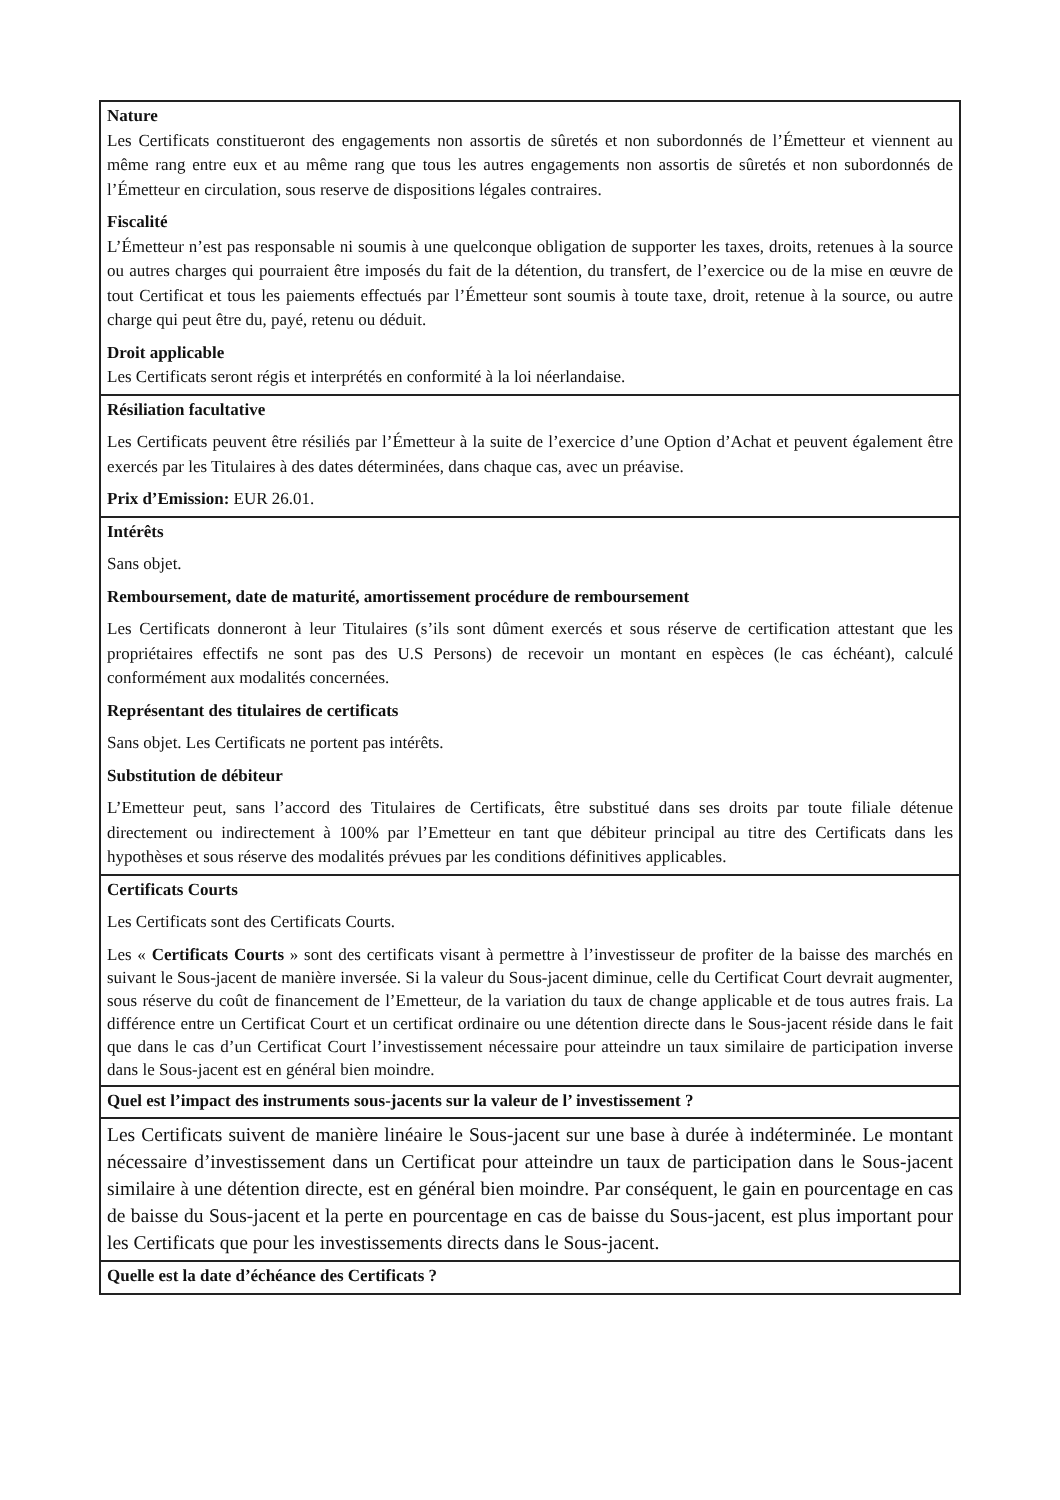| Nature Les Certificats constitueront des engagements non assortis de sûretés et non subordonnés de l’Émetteur et viennent au même rang entre eux et au même rang que tous les autres engagements non assortis de sûretés et non subordonnés de l’Émetteur en circulation, sous reserve de dispositions légales contraires. Fiscalité L’Émetteur n’est pas responsable ni soumis à une quelconque obligation de supporter les taxes, droits, retenues à la source ou autres charges qui pourraient être imposés du fait de la détention, du transfert, de l’exercice ou de la mise en œuvre de tout Certificat et tous les paiements effectués par l’Émetteur sont soumis à toute taxe, droit, retenue à la source, ou autre charge qui peut être du, payé, retenu ou déduit. Droit applicable Les Certificats seront régis et interprétés en conformité à la loi néerlandaise. |
| Résiliation facultative Les Certificats peuvent être résiliés par l’Émetteur à la suite de l’exercice d’une Option d’Achat et peuvent également être exercés par les Titulaires à des dates déterminées, dans chaque cas, avec un préavise. Prix d’Emission: EUR 26.01. |
| Intérêts Sans objet. Remboursement, date de maturité, amortissement procédure de remboursement Les Certificats donneront à leur Titulaires (s’ils sont dûment exercés et sous réserve de certification attestant que les propriétaires effectifs ne sont pas des U.S Persons) de recevoir un montant en espèces (le cas échéant), calculé conformément aux modalités concernées. Représentant des titulaires de certificats Sans objet. Les Certificats ne portent pas intérêts. Substitution de débiteur L’Emetteur peut, sans l’accord des Titulaires de Certificats, être substitué dans ses droits par toute filiale détenue directement ou indirectement à 100% par l’Emetteur en tant que débiteur principal au titre des Certificats dans les hypothèses et sous réserve des modalités prévues par les conditions définitives applicables. |
| Certificats Courts Les Certificats sont des Certificats Courts. Les « Certificats Courts » sont des certificats visant à permettre à l’investisseur de profiter de la baisse des marchés en suivant le Sous-jacent de manière inversée. Si la valeur du Sous-jacent diminue, celle du Certificat Court devrait augmenter, sous réserve du coût de financement de l’Emetteur, de la variation du taux de change applicable et de tous autres frais. La différence entre un Certificat Court et un certificat ordinaire ou une détention directe dans le Sous-jacent réside dans le fait que dans le cas d’un Certificat Court l’investissement nécessaire pour atteindre un taux similaire de participation inverse dans le Sous-jacent est en général bien moindre. |
| Quel est l’impact des instruments sous-jacents sur la valeur de l’ investissement ? |
| Les Certificats suivent de manière linéaire le Sous-jacent sur une base à durée à indéterminée. Le montant nécessaire d’investissement dans un Certificat pour atteindre un taux de participation dans le Sous-jacent similaire à une détention directe, est en général bien moindre. Par conséquent, le gain en pourcentage en cas de baisse du Sous-jacent et la perte en pourcentage en cas de baisse du Sous-jacent, est plus important pour les Certificats que pour les investissements directs dans le Sous-jacent. |
| Quelle est la date d’échéance des Certificats ? |